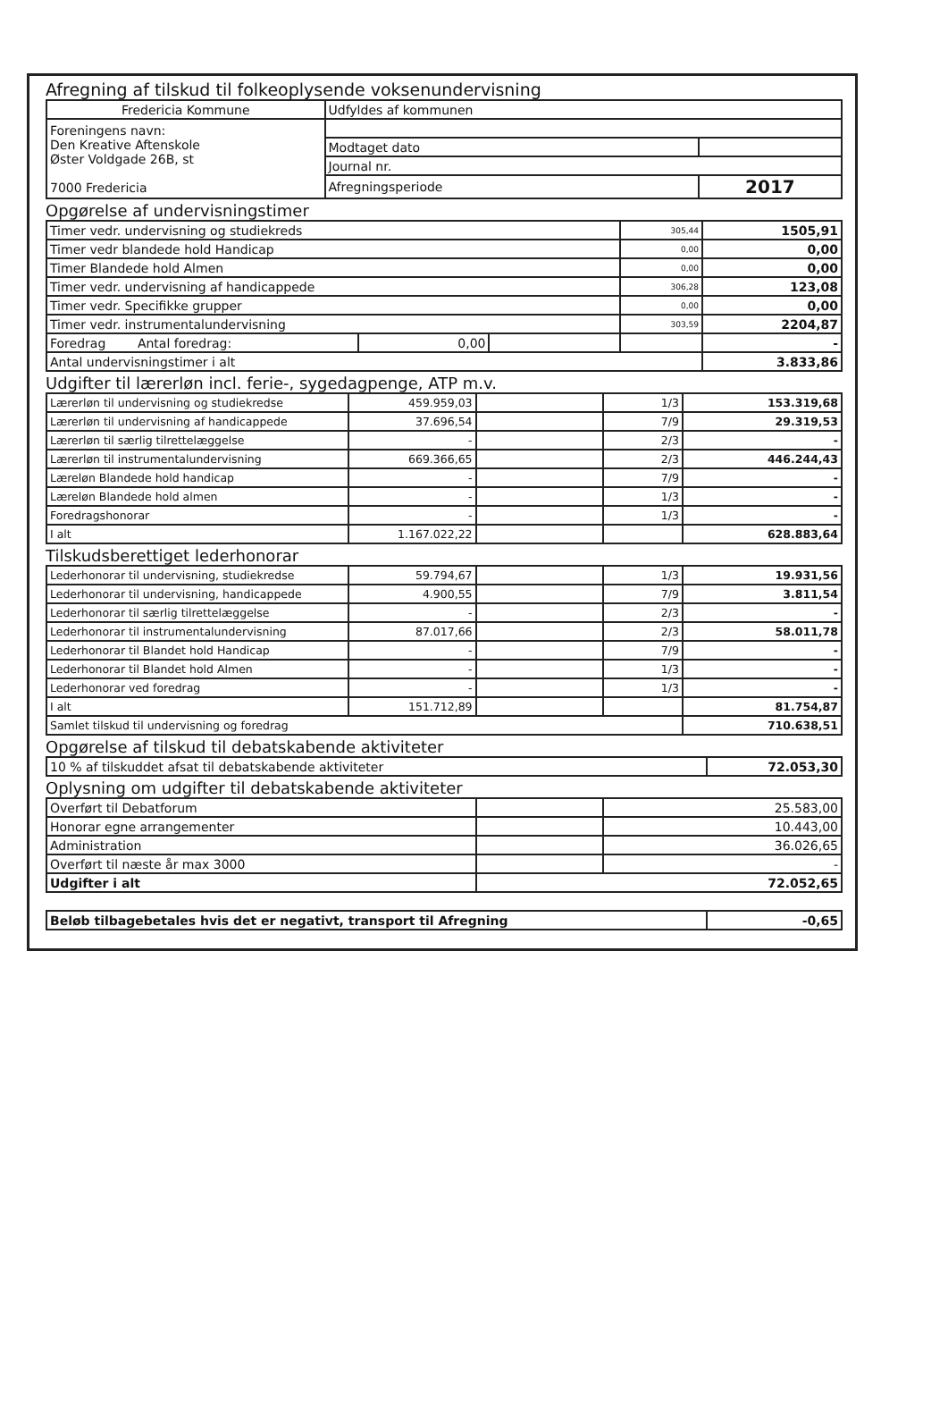Afregning af tilskud til folkeoplysende voksenundervisning
| Fredericia Kommune | Udfyldes af kommunen | |
| Foreningens navn: Den Kreative Aftenskole Øster Voldgade 26B, st 7000 Fredericia | | |
| | Modtaget dato | |
| | Journal nr. | |
| | Afregningsperiode | 2017 |
Opgørelse af undervisningstimer
| Timer vedr. undervisning og studiekreds | | | 305,44 | 1505,91 |
| Timer vedr blandede hold Handicap | | | 0,00 | 0,00 |
| Timer Blandede hold Almen | | | 0,00 | 0,00 |
| Timer vedr. undervisning af handicappede | | | 306,28 | 123,08 |
| Timer vedr. Specifikke grupper | | | 0,00 | 0,00 |
| Timer vedr. instrumentalundervisning | | | 303,59 | 2204,87 |
| Foredrag Antal foredrag: | 0,00 | | | - |
| Antal undervisningstimer i alt | | | | 3.833,86 |
Udgifter til lærerløn incl. ferie-, sygedagpenge, ATP m.v.
| Lærerløn til undervisning og studiekredse | 459.959,03 | | 1/3 | 153.319,68 |
| Lærerløn til undervisning af handicappede | 37.696,54 | | 7/9 | 29.319,53 |
| Lærerløn til særlig tilrettelæggelse | - | | 2/3 | - |
| Lærerløn til instrumentalundervisning | 669.366,65 | | 2/3 | 446.244,43 |
| Læreløn Blandede hold handicap | - | | 7/9 | - |
| Læreløn Blandede hold almen | - | | 1/3 | - |
| Foredragshonorar | - | | 1/3 | - |
| I alt | 1.167.022,22 | | | 628.883,64 |
Tilskudsberettiget lederhonorar
| Lederhonorar til undervisning, studiekredse | 59.794,67 | | 1/3 | 19.931,56 |
| Lederhonorar til undervisning, handicappede | 4.900,55 | | 7/9 | 3.811,54 |
| Lederhonorar til særlig tilrettelæggelse | - | | 2/3 | - |
| Lederhonorar til instrumentalundervisning | 87.017,66 | | 2/3 | 58.011,78 |
| Lederhonorar til Blandet hold Handicap | - | | 7/9 | - |
| Lederhonorar til Blandet hold Almen | - | | 1/3 | - |
| Lederhonorar ved foredrag | - | | 1/3 | - |
| I alt | 151.712,89 | | | 81.754,87 |
| Samlet tilskud til undervisning og foredrag | | | | 710.638,51 |
Opgørelse af tilskud til debatskabende aktiviteter
| 10 % af tilskuddet afsat til debatskabende aktiviteter | 72.053,30 |
Oplysning om udgifter til debatskabende aktiviteter
| Overført til Debatforum | | 25.583,00 |
| Honorar egne arrangementer | | 10.443,00 |
| Administration | | 36.026,65 |
| Overført til næste år max 3000 | | - |
| Udgifter i alt | 72.052,65 | |
| Beløb tilbagebetales hvis det er negativt, transport til Afregning | -0,65 |